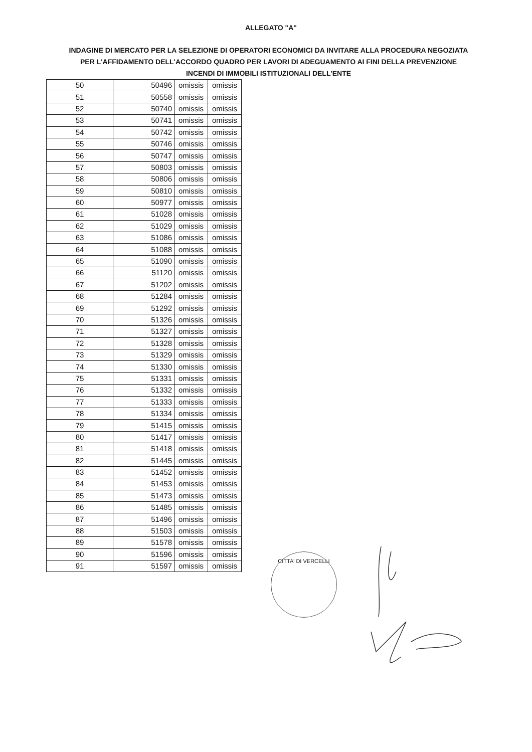ALLEGATO "A"
INDAGINE DI MERCATO PER LA SELEZIONE DI OPERATORI ECONOMICI DA INVITARE ALLA PROCEDURA NEGOZIATA PER L'AFFIDAMENTO DELL'ACCORDO QUADRO PER LAVORI DI ADEGUAMENTO AI FINI DELLA PREVENZIONE INCENDI DI IMMOBILI ISTITUZIONALI DELL'ENTE
| 50 | 50496 | omissis | omissis |
| 51 | 50558 | omissis | omissis |
| 52 | 50740 | omissis | omissis |
| 53 | 50741 | omissis | omissis |
| 54 | 50742 | omissis | omissis |
| 55 | 50746 | omissis | omissis |
| 56 | 50747 | omissis | omissis |
| 57 | 50803 | omissis | omissis |
| 58 | 50806 | omissis | omissis |
| 59 | 50810 | omissis | omissis |
| 60 | 50977 | omissis | omissis |
| 61 | 51028 | omissis | omissis |
| 62 | 51029 | omissis | omissis |
| 63 | 51086 | omissis | omissis |
| 64 | 51088 | omissis | omissis |
| 65 | 51090 | omissis | omissis |
| 66 | 51120 | omissis | omissis |
| 67 | 51202 | omissis | omissis |
| 68 | 51284 | omissis | omissis |
| 69 | 51292 | omissis | omissis |
| 70 | 51326 | omissis | omissis |
| 71 | 51327 | omissis | omissis |
| 72 | 51328 | omissis | omissis |
| 73 | 51329 | omissis | omissis |
| 74 | 51330 | omissis | omissis |
| 75 | 51331 | omissis | omissis |
| 76 | 51332 | omissis | omissis |
| 77 | 51333 | omissis | omissis |
| 78 | 51334 | omissis | omissis |
| 79 | 51415 | omissis | omissis |
| 80 | 51417 | omissis | omissis |
| 81 | 51418 | omissis | omissis |
| 82 | 51445 | omissis | omissis |
| 83 | 51452 | omissis | omissis |
| 84 | 51453 | omissis | omissis |
| 85 | 51473 | omissis | omissis |
| 86 | 51485 | omissis | omissis |
| 87 | 51496 | omissis | omissis |
| 88 | 51503 | omissis | omissis |
| 89 | 51578 | omissis | omissis |
| 90 | 51596 | omissis | omissis |
| 91 | 51597 | omissis | omissis |
CITTA' DI VERCELLI